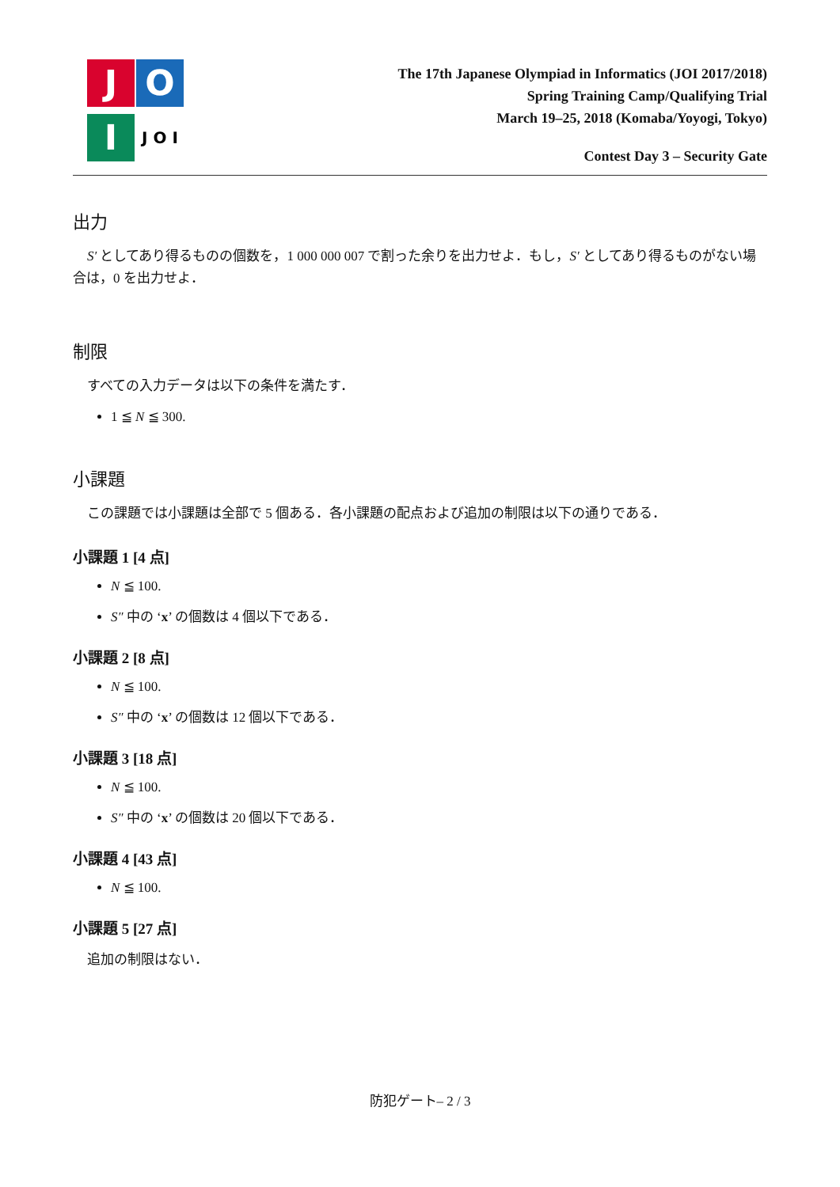J
O
I
J O I
The 17th Japanese Olympiad in Informatics (JOI 2017/2018)
Spring Training Camp/Qualifying Trial
March 19–25, 2018 (Komaba/Yoyogi, Tokyo)
Contest Day 3 – Security Gate
出力
S′ としてあり得るものの個数を，1 000 000 007 で割った余りを出力せよ．もし，S′ としてあり得るものがない場合は，0 を出力せよ．
制限
すべての入力データは以下の条件を満たす．
1 ≦ N ≦ 300.
小課題
この課題では小課題は全部で 5 個ある．各小課題の配点および追加の制限は以下の通りである．
小課題 1 [4 点]
N ≦ 100.
S″ 中の ‘x’ の個数は 4 個以下である．
小課題 2 [8 点]
N ≦ 100.
S″ 中の ‘x’ の個数は 12 個以下である．
小課題 3 [18 点]
N ≦ 100.
S″ 中の ‘x’ の個数は 20 個以下である．
小課題 4 [43 点]
N ≦ 100.
小課題 5 [27 点]
追加の制限はない．
防犯ゲート– 2 / 3